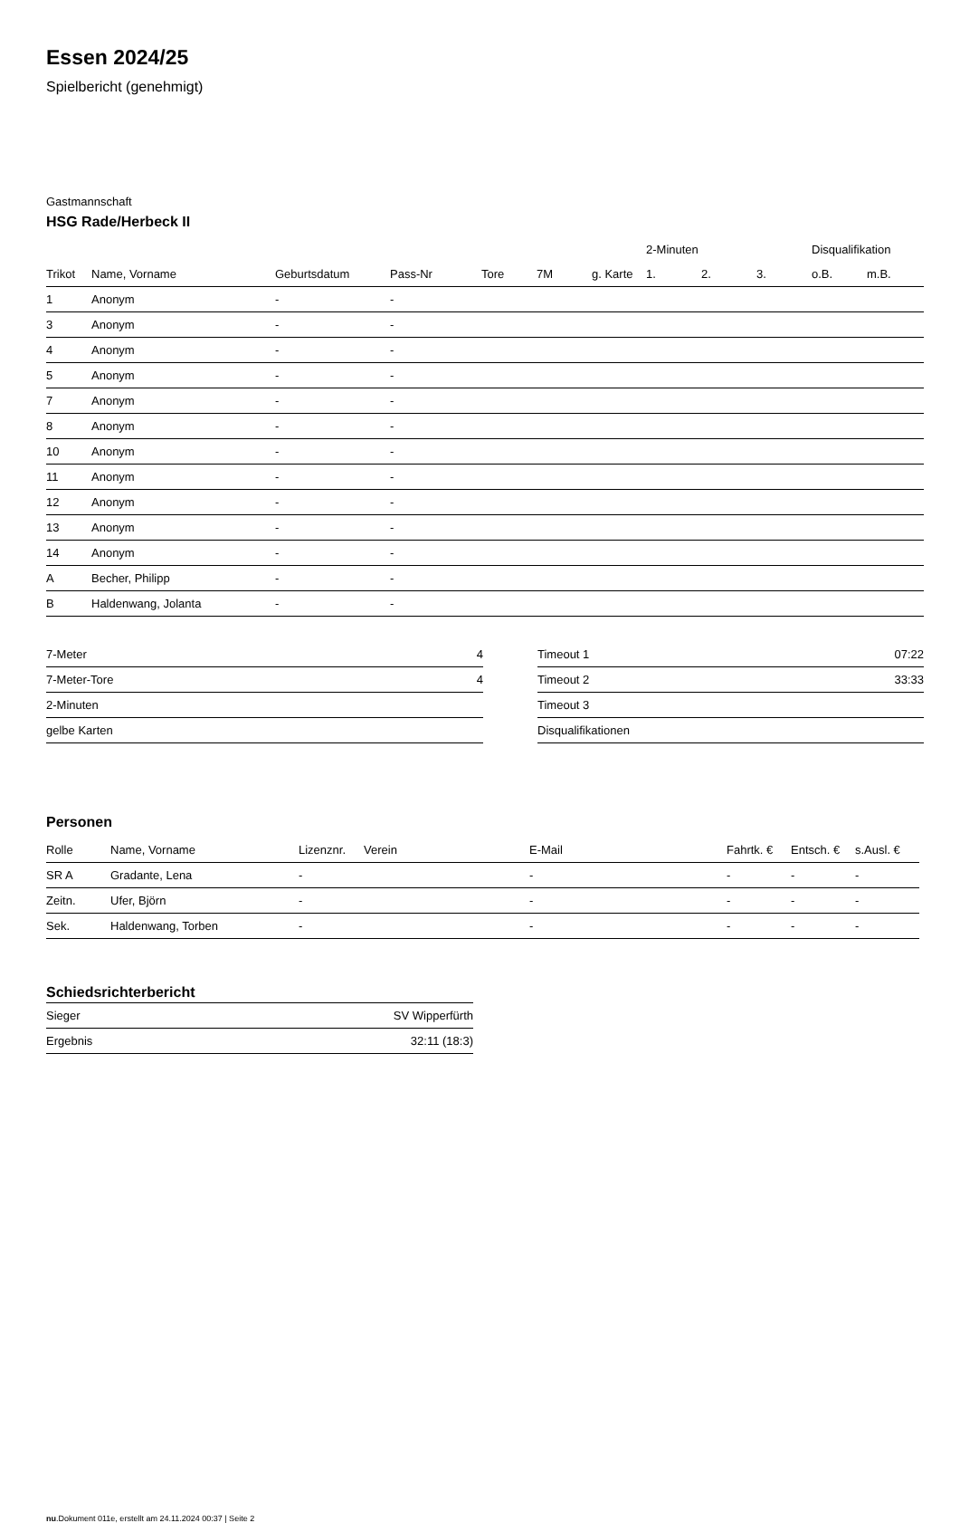Essen 2024/25
Spielbericht (genehmigt)
Gastmannschaft
HSG Rade/Herbeck II
| | | | | | | | 2-Minuten | | | Disqualifikation | |
| --- | --- | --- | --- | --- | --- | --- | --- | --- | --- | --- | --- |
| Trikot | Name, Vorname | Geburtsdatum | Pass-Nr | Tore | 7M | g. Karte | 1. | 2. | 3. | o.B. | m.B. |
| 1 | Anonym | - | - | | | | | | | | |
| 3 | Anonym | - | - | | | | | | | | |
| 4 | Anonym | - | - | | | | | | | | |
| 5 | Anonym | - | - | | | | | | | | |
| 7 | Anonym | - | - | | | | | | | | |
| 8 | Anonym | - | - | | | | | | | | |
| 10 | Anonym | - | - | | | | | | | | |
| 11 | Anonym | - | - | | | | | | | | |
| 12 | Anonym | - | - | | | | | | | | |
| 13 | Anonym | - | - | | | | | | | | |
| 14 | Anonym | - | - | | | | | | | | |
| A | Becher, Philipp | - | - | | | | | | | | |
| B | Haldenwang, Jolanta | - | - | | | | | | | | |
| 7-Meter | 4 |
| 7-Meter-Tore | 4 |
| 2-Minuten | |
| gelbe Karten | |
| Timeout 1 | 07:22 |
| Timeout 2 | 33:33 |
| Timeout 3 | |
| Disqualifikationen | |
Personen
| Rolle | Name, Vorname | Lizenznr. | Verein | E-Mail | Fahrtk. € | Entsch. € | s.Ausl. € |
| --- | --- | --- | --- | --- | --- | --- | --- |
| SR A | Gradante, Lena | - | | - | - | - | - |
| Zeitn. | Ufer, Björn | - | | - | - | - | - |
| Sek. | Haldenwang, Torben | - | | - | - | - | - |
Schiedsrichterbericht
| Sieger | SV Wipperfürth |
| Ergebnis | 32:11 (18:3) |
nu.Dokument 011e, erstellt am 24.11.2024 00:37 | Seite 2